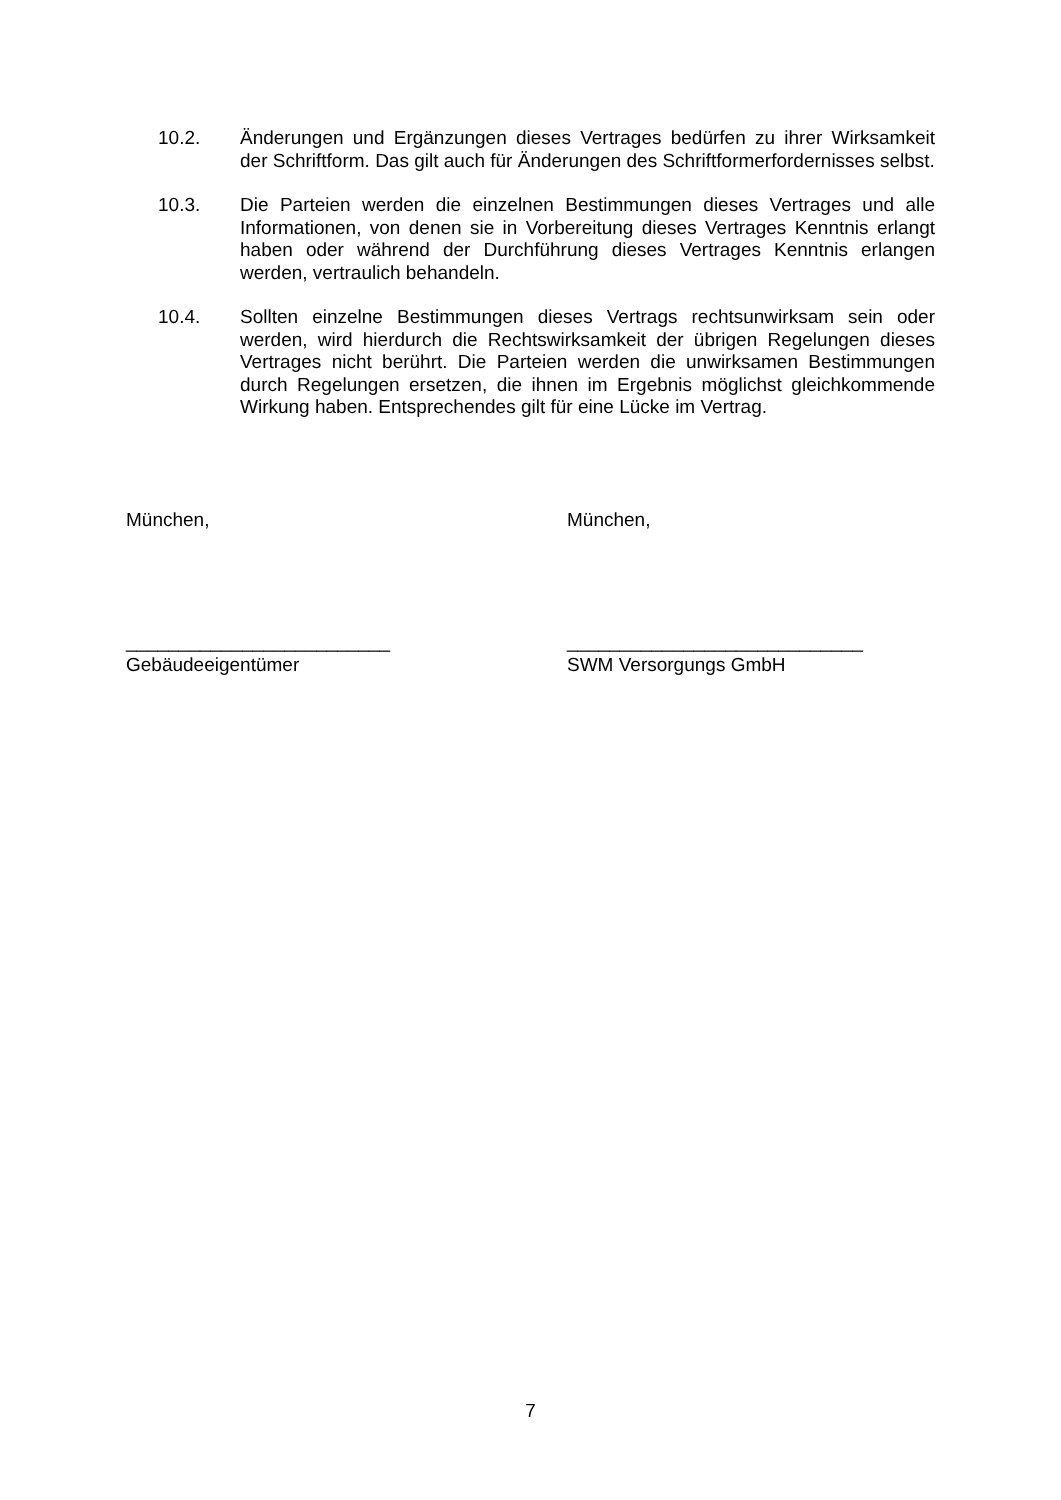10.2. Änderungen und Ergänzungen dieses Vertrages bedürfen zu ihrer Wirksamkeit der Schriftform. Das gilt auch für Änderungen des Schriftformerfordernisses selbst.
10.3. Die Parteien werden die einzelnen Bestimmungen dieses Vertrages und alle Informationen, von denen sie in Vorbereitung dieses Vertrages Kenntnis erlangt haben oder während der Durchführung dieses Vertrages Kenntnis erlangen werden, vertraulich behandeln.
10.4. Sollten einzelne Bestimmungen dieses Vertrags rechtsunwirksam sein oder werden, wird hierdurch die Rechtswirksamkeit der übrigen Regelungen dieses Vertrages nicht berührt. Die Parteien werden die unwirksamen Bestimmungen durch Regelungen ersetzen, die ihnen im Ergebnis möglichst gleichkommende Wirkung haben. Entsprechendes gilt für eine Lücke im Vertrag.
München, München,
_________________________
Gebäudeeigentümer
____________________________
SWM Versorgungs GmbH
7